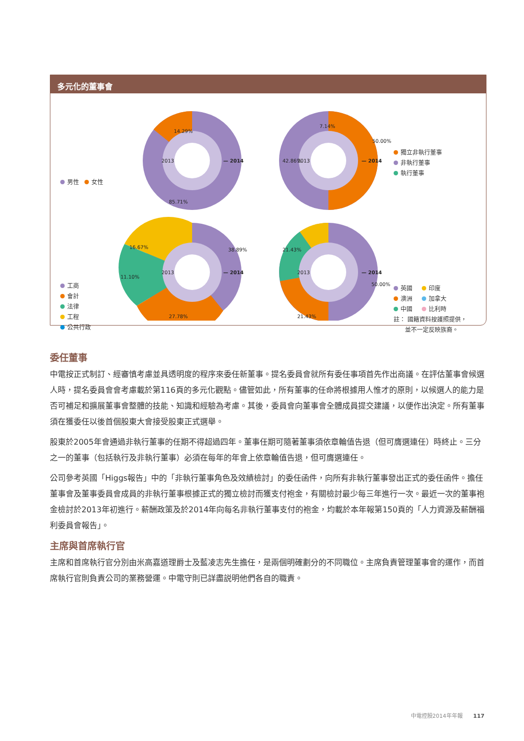多元化的董事會
14.29%
85.71%
2013
— 2014
7.14%
50.00%
42.86%
2013
— 2014
16.67%
38.89%
11.10%
27.78%
2013
— 2014
21.43%
50.00%
21.43%
2013
— 2014
男性 女性
獨立非執行董事
非執行董事
執行董事
工商
會計
法律
工程
公共行政
英國 印度
澳洲 加拿大
中國 比利時
註： 國籍資料按護照提供，
並不一定反映族裔。
委任董事
中電按正式制訂、經審慎考慮並具透明度的程序來委任新董事。提名委員會就所有委任事項首先作出商議。在評估董事會候選人時，提名委員會會考慮載於第116頁的多元化觀點。儘管如此，所有董事的任命將根據用人惟才的原則，以候選人的能力是否可補足和擴展董事會整體的技能、知識和經驗為考慮。其後，委員會向董事會全體成員提交建議，以便作出決定。所有董事須在獲委任以後首個股東大會接受股東正式選舉。
股東於2005年會通過非執行董事的任期不得超過四年。董事任期可隨著董事須依章輪值告退（但可膺選連任）時終止。三分之一的董事（包括執行及非執行董事）必須在每年的年會上依章輪值告退，但可膺選連任。
公司參考英國「Higgs報告」中的「非執行董事角色及效績檢討」的委任函件，向所有非執行董事發出正式的委任函件。擔任董事會及董事委員會成員的非執行董事根據正式的獨立檢討而獲支付袍金，有關檢討最少每三年進行一次。最近一次的董事袍金檢討於2013年初進行。薪酬政策及於2014年向每名非執行董事支付的袍金，均載於本年報第150頁的「人力資源及薪酬福利委員會報告」。
主席與首席執行官
主席和首席執行官分別由米高嘉道理爵士及藍凌志先生擔任，是兩個明確劃分的不同職位。主席負責管理董事會的運作，而首席執行官則負責公司的業務營運。中電守則已詳盡説明他們各自的職責。
中電控股2014年年報 117